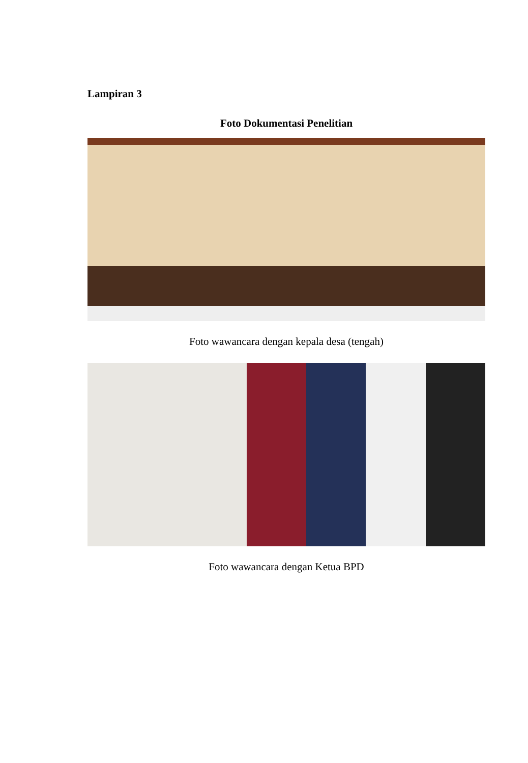Lampiran 3
Foto Dokumentasi Penelitian
Foto wawancara dengan kepala desa (tengah)
Foto wawancara dengan Ketua BPD